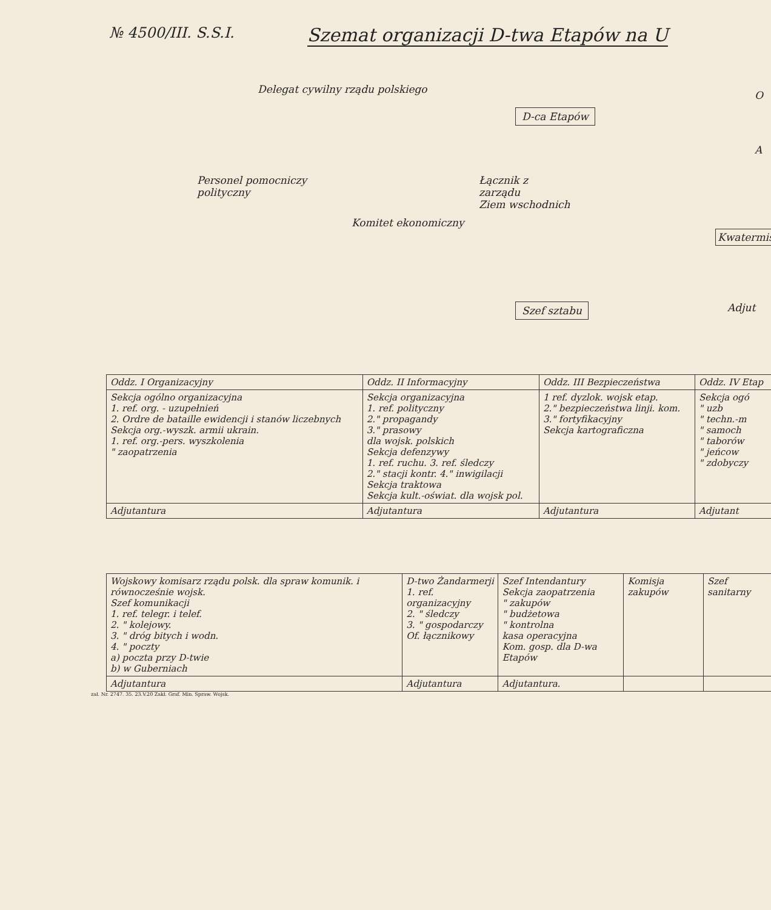№ 4500/III. S.S.I. Szemat organizacji D-twa Etapów na U
Delegat cywilny rządu polskiego
D-ca Etapów
O
A
Personel pomocniczy
polityczny
Łącznik z
zarządu
Ziem wschodnich
Komitet ekonomiczny
Kwatermis
Szef sztabu Adjut
| Oddz. I Organizacyjny | Oddz. II Informacyjny | Oddz. III Bezpieczeństwa | Oddz. IV Etap |
| Sekcja ogólno organizacyjna 1. ref. org. - uzupełnień 2. Ordre de bataille ewidencji i stanów liczebnych Sekcja org.-wyszk. armii ukrain. 1. ref. org.-pers. wyszkolenia " zaopatrzenia | Sekcja organizacyjna 1. ref. polityczny 2." propagandy 3." prasowy dla wojsk. polskich Sekcja defenzywy 1. ref. ruchu. 3. ref. śledczy 2." stacji kontr. 4." inwigilacji Sekcja traktowa Sekcja kult.-oświat. dla wojsk pol. | 1 ref. dyzlok. wojsk etap. 2." bezpieczeństwa linji. kom. 3." fortyfikacyjny Sekcja kartograficzna | Sekcja ogó " uzb " techn.-m " samoch " taborów " jeńcow " zdobyczy |
| Adjutantura | Adjutantura | Adjutantura | Adjutant |
| Wojskowy komisarz rządu polsk. dla spraw komunik. i równocześnie wojsk. Szef komunikacji 1. ref. telegr. i telef. 2. " kolejowy. 3. " dróg bitych i wodn. 4. " poczty a) poczta przy D-twie b) w Guberniach | D-two Żandarmerji 1. ref. organizacyjny 2. " śledczy 3. " gospodarczy Of. łącznikowy | Szef Intendantury Sekcja zaopatrzenia " zakupów " budżetowa " kontrolna kasa operacyjna Kom. gosp. dla D-wa Etapów | Komisja zakupów | Szef sanitarny |
| Adjutantura | Adjutantura | Adjutantura. | | |
zał. Nr. 2747. 35. 23.V.20 Zakł. Graf. Min. Spraw. Wojsk.